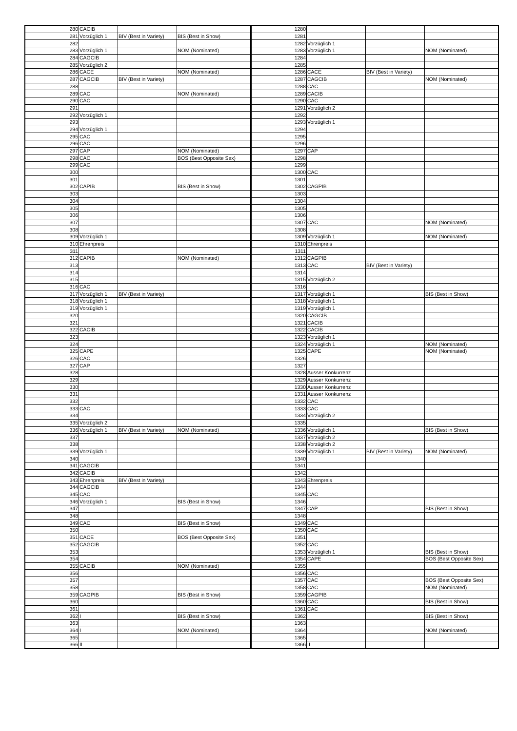| 280 | CACIB | | | 1280 | | | |
| 281 | Vorzüglich 1 | BIV (Best in Variety) | BIS (Best in Show) | 1281 | | | |
| 282 | | | | 1282 | Vorzüglich 1 | | |
| 283 | Vorzüglich 1 | | NOM (Nominated) | 1283 | Vorzüglich 1 | | NOM (Nominated) |
| 284 | CAGCIB | | | 1284 | | | |
| 285 | Vorzüglich 2 | | | 1285 | | | |
| 286 | CACE | | NOM (Nominated) | 1286 | CACE | BIV (Best in Variety) | |
| 287 | CAGCIB | BIV (Best in Variety) | | 1287 | CAGCIB | | NOM (Nominated) |
| 288 | | | | 1288 | CAC | | |
| 289 | CAC | | NOM (Nominated) | 1289 | CACIB | | |
| 290 | CAC | | | 1290 | CAC | | |
| 291 | | | | 1291 | Vorzüglich 2 | | |
| 292 | Vorzüglich 1 | | | 1292 | | | |
| 293 | | | | 1293 | Vorzüglich 1 | | |
| 294 | Vorzüglich 1 | | | 1294 | | | |
| 295 | CAC | | | 1295 | | | |
| 296 | CAC | | | 1296 | | | |
| 297 | CAP | | NOM (Nominated) | 1297 | CAP | | |
| 298 | CAC | | BOS (Best Opposite Sex) | 1298 | | | |
| 299 | CAC | | | 1299 | | | |
| 300 | | | | 1300 | CAC | | |
| 301 | | | | 1301 | | | |
| 302 | CAPIB | | BIS (Best in Show) | 1302 | CAGPIB | | |
| 303 | | | | 1303 | | | |
| 304 | | | | 1304 | | | |
| 305 | | | | 1305 | | | |
| 306 | | | | 1306 | | | |
| 307 | | | | 1307 | CAC | | NOM (Nominated) |
| 308 | | | | 1308 | | | |
| 309 | Vorzüglich 1 | | | 1309 | Vorzüglich 1 | | NOM (Nominated) |
| 310 | Ehrenpreis | | | 1310 | Ehrenpreis | | |
| 311 | | | | 1311 | | | |
| 312 | CAPIB | | NOM (Nominated) | 1312 | CAGPIB | | |
| 313 | | | | 1313 | CAC | BIV (Best in Variety) | |
| 314 | | | | 1314 | | | |
| 315 | | | | 1315 | Vorzüglich 2 | | |
| 316 | CAC | | | 1316 | | | |
| 317 | Vorzüglich 1 | BIV (Best in Variety) | | 1317 | Vorzüglich 1 | | BIS (Best in Show) |
| 318 | Vorzüglich 1 | | | 1318 | Vorzüglich 1 | | |
| 319 | Vorzüglich 1 | | | 1319 | Vorzüglich 1 | | |
| 320 | | | | 1320 | CAGCIB | | |
| 321 | | | | 1321 | CACIB | | |
| 322 | CACIB | | | 1322 | CACIB | | |
| 323 | | | | 1323 | Vorzüglich 1 | | |
| 324 | | | | 1324 | Vorzüglich 1 | | NOM (Nominated) |
| 325 | CAPE | | | 1325 | CAPE | | NOM (Nominated) |
| 326 | CAC | | | 1326 | | | |
| 327 | CAP | | | 1327 | | | |
| 328 | | | | 1328 | Ausser Konkurrenz | | |
| 329 | | | | 1329 | Ausser Konkurrenz | | |
| 330 | | | | 1330 | Ausser Konkurrenz | | |
| 331 | | | | 1331 | Ausser Konkurrenz | | |
| 332 | | | | 1332 | CAC | | |
| 333 | CAC | | | 1333 | CAC | | |
| 334 | | | | 1334 | Vorzüglich 2 | | |
| 335 | Vorzüglich 2 | | | 1335 | | | |
| 336 | Vorzüglich 1 | BIV (Best in Variety) | NOM (Nominated) | 1336 | Vorzüglich 1 | | BIS (Best in Show) |
| 337 | | | | 1337 | Vorzüglich 2 | | |
| 338 | | | | 1338 | Vorzüglich 2 | | |
| 339 | Vorzüglich 1 | | | 1339 | Vorzüglich 1 | BIV (Best in Variety) | NOM (Nominated) |
| 340 | | | | 1340 | | | |
| 341 | CAGCIB | | | 1341 | | | |
| 342 | CACIB | | | 1342 | | | |
| 343 | Ehrenpreis | BIV (Best in Variety) | | 1343 | Ehrenpreis | | |
| 344 | CAGCIB | | | 1344 | | | |
| 345 | CAC | | | 1345 | CAC | | |
| 346 | Vorzüglich 1 | | BIS (Best in Show) | 1346 | | | |
| 347 | | | | 1347 | CAP | | BIS (Best in Show) |
| 348 | | | | 1348 | | | |
| 349 | CAC | | BIS (Best in Show) | 1349 | CAC | | |
| 350 | | | | 1350 | CAC | | |
| 351 | CACE | | BOS (Best Opposite Sex) | 1351 | | | |
| 352 | CAGCIB | | | 1352 | CAC | | |
| 353 | | | | 1353 | Vorzüglich 1 | | BIS (Best in Show) |
| 354 | | | | 1354 | CAPE | | BOS (Best Opposite Sex) |
| 355 | CACIB | | NOM (Nominated) | 1355 | | | |
| 356 | | | | 1356 | CAC | | |
| 357 | | | | 1357 | CAC | | BOS (Best Opposite Sex) |
| 358 | | | | 1358 | CAC | | NOM (Nominated) |
| 359 | CAGPIB | | BIS (Best in Show) | 1359 | CAGPIB | | |
| 360 | | | | 1360 | CAC | | BIS (Best in Show) |
| 361 | | | | 1361 | CAC | | |
| 362 | I | | BIS (Best in Show) | 1362 | I | | BIS (Best in Show) |
| 363 | | | | 1363 | | | |
| 364 | I | | NOM (Nominated) | 1364 | I | | NOM (Nominated) |
| 365 | | | | 1365 | | | |
| 366 | II | | | 1366 | II | | |